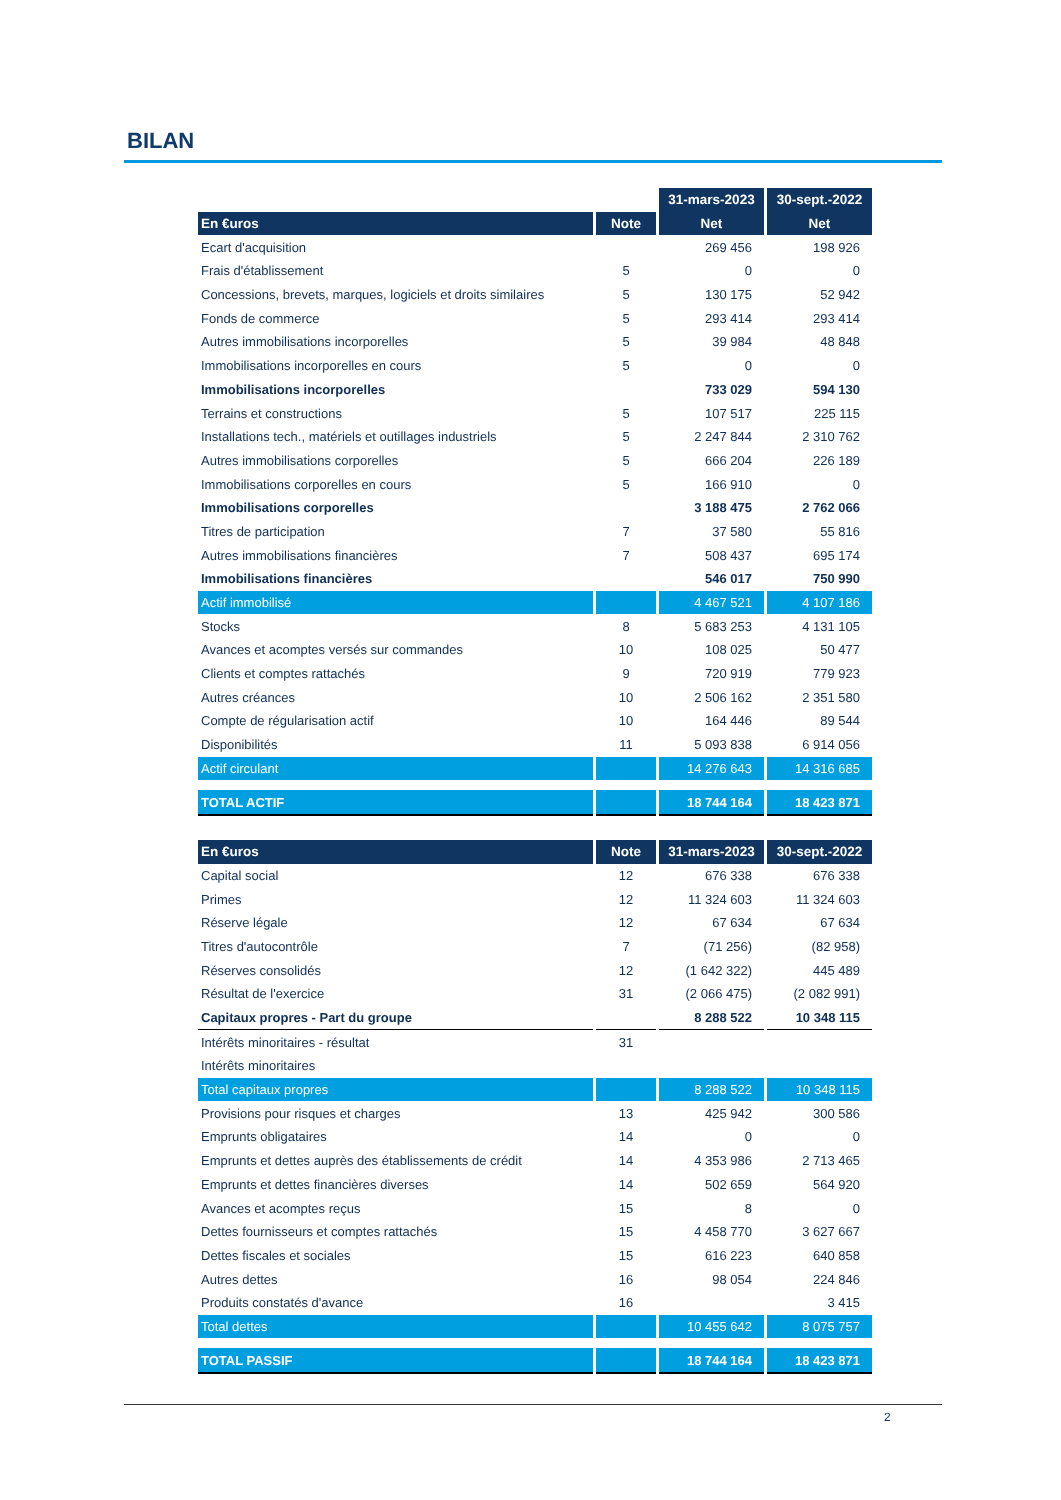BILAN
| | | 31-mars-2023 | 30-sept.-2022 |
| En €uros | Note | Net | Net |
| Ecart d'acquisition | | 269 456 | 198 926 |
| Frais d'établissement | 5 | 0 | 0 |
| Concessions, brevets, marques, logiciels et droits similaires | 5 | 130 175 | 52 942 |
| Fonds de commerce | 5 | 293 414 | 293 414 |
| Autres immobilisations incorporelles | 5 | 39 984 | 48 848 |
| Immobilisations incorporelles en cours | 5 | 0 | 0 |
| Immobilisations incorporelles | | 733 029 | 594 130 |
| Terrains et constructions | 5 | 107 517 | 225 115 |
| Installations tech., matériels et outillages industriels | 5 | 2 247 844 | 2 310 762 |
| Autres immobilisations corporelles | 5 | 666 204 | 226 189 |
| Immobilisations corporelles en cours | 5 | 166 910 | 0 |
| Immobilisations corporelles | | 3 188 475 | 2 762 066 |
| Titres de participation | 7 | 37 580 | 55 816 |
| Autres immobilisations financières | 7 | 508 437 | 695 174 |
| Immobilisations financières | | 546 017 | 750 990 |
| Actif immobilisé | | 4 467 521 | 4 107 186 |
| Stocks | 8 | 5 683 253 | 4 131 105 |
| Avances et acomptes versés sur commandes | 10 | 108 025 | 50 477 |
| Clients et comptes rattachés | 9 | 720 919 | 779 923 |
| Autres créances | 10 | 2 506 162 | 2 351 580 |
| Compte de régularisation actif | 10 | 164 446 | 89 544 |
| Disponibilités | 11 | 5 093 838 | 6 914 056 |
| Actif circulant | | 14 276 643 | 14 316 685 |
| TOTAL ACTIF | | 18 744 164 | 18 423 871 |
| En €uros | Note | 31-mars-2023 | 30-sept.-2022 |
| --- | --- | --- | --- |
| Capital social | 12 | 676 338 | 676 338 |
| Primes | 12 | 11 324 603 | 11 324 603 |
| Réserve légale | 12 | 67 634 | 67 634 |
| Titres d'autocontrôle | 7 | (71 256) | (82 958) |
| Réserves consolidés | 12 | (1 642 322) | 445 489 |
| Résultat de l'exercice | 31 | (2 066 475) | (2 082 991) |
| Capitaux propres - Part du groupe | | 8 288 522 | 10 348 115 |
| Intérêts minoritaires - résultat | 31 | | |
| Intérêts minoritaires | | | |
| Total capitaux propres | | 8 288 522 | 10 348 115 |
| Provisions pour risques et charges | 13 | 425 942 | 300 586 |
| Emprunts obligataires | 14 | 0 | 0 |
| Emprunts et dettes auprès des établissements de crédit | 14 | 4 353 986 | 2 713 465 |
| Emprunts et dettes financières diverses | 14 | 502 659 | 564 920 |
| Avances et acomptes reçus | 15 | 8 | 0 |
| Dettes fournisseurs et comptes rattachés | 15 | 4 458 770 | 3 627 667 |
| Dettes fiscales et sociales | 15 | 616 223 | 640 858 |
| Autres dettes | 16 | 98 054 | 224 846 |
| Produits constatés d'avance | 16 | | 3 415 |
| Total dettes | | 10 455 642 | 8 075 757 |
| TOTAL PASSIF | | 18 744 164 | 18 423 871 |
2